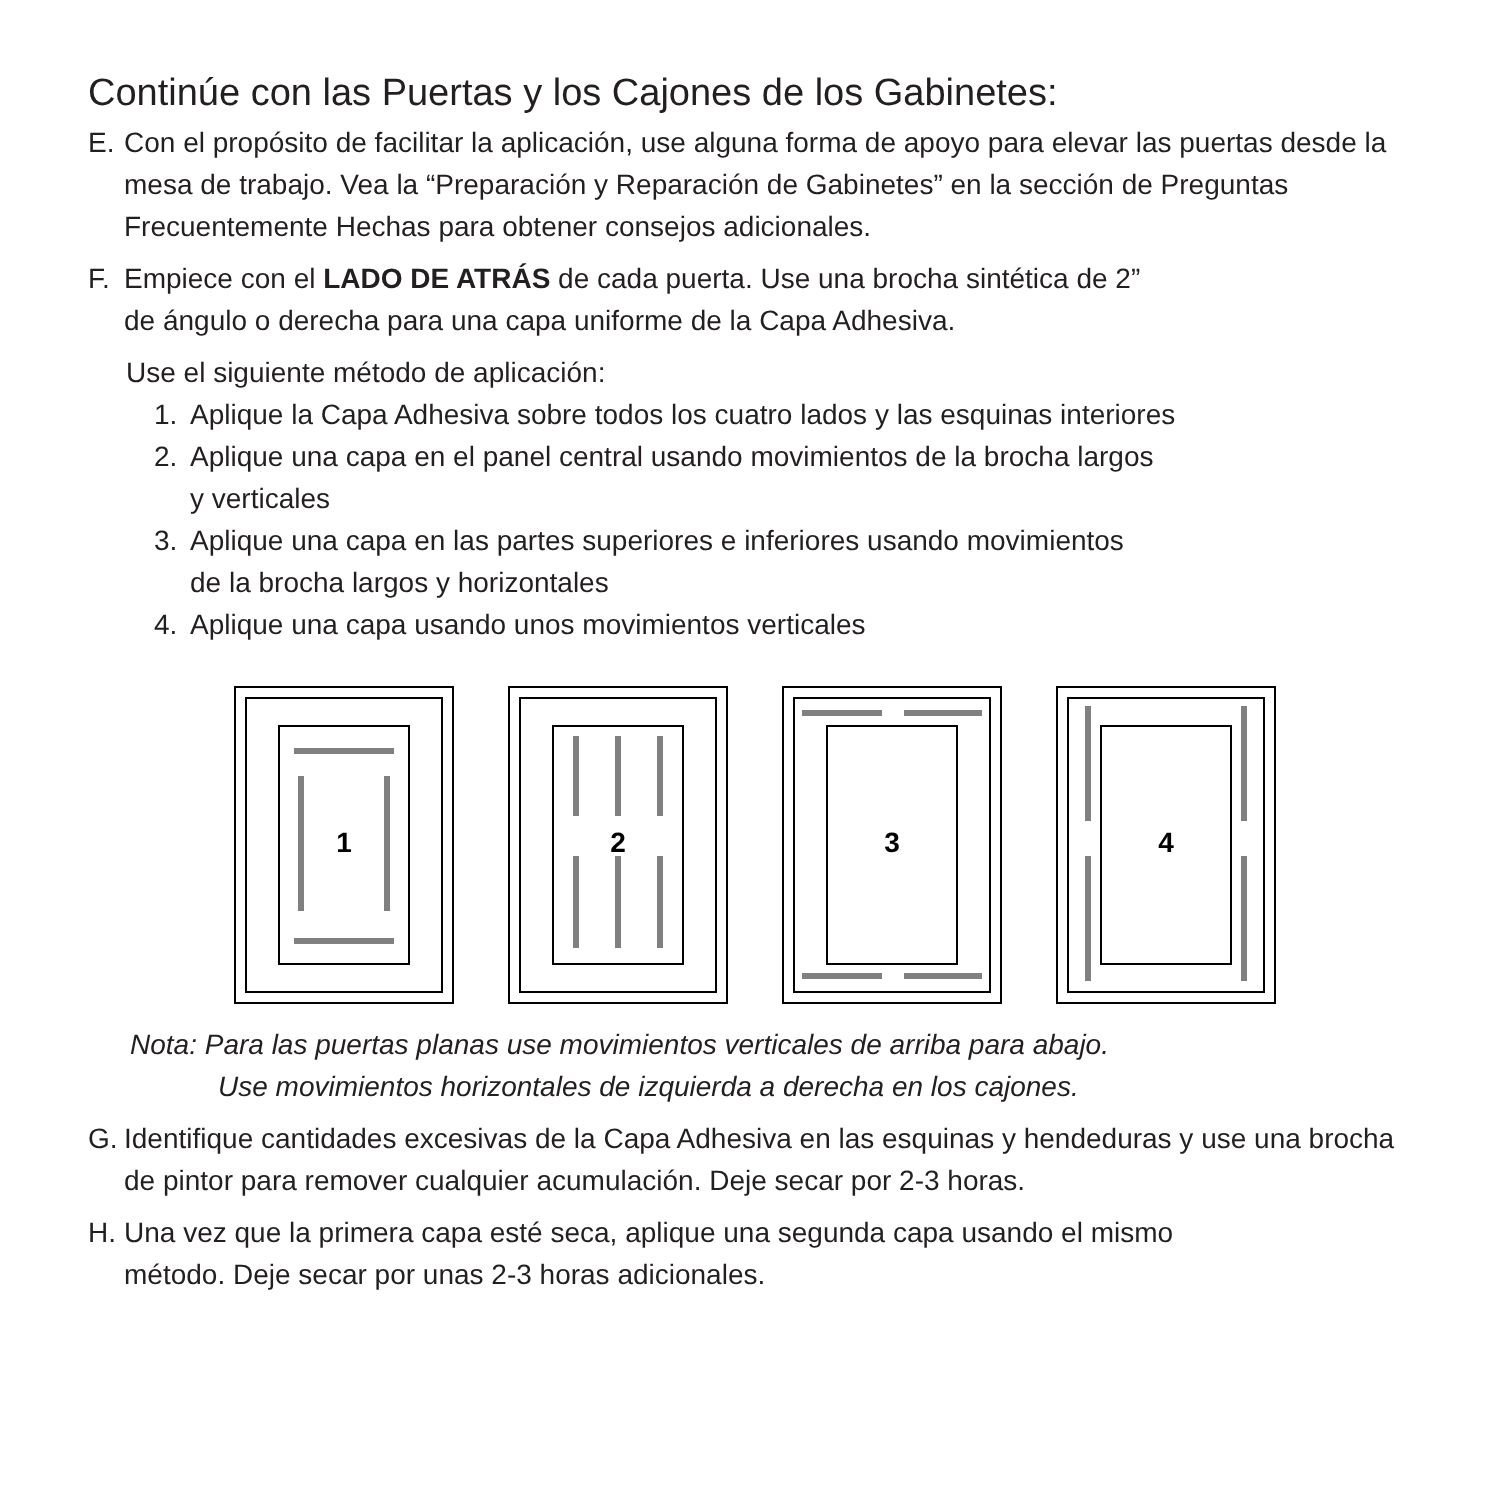Continúe con las Puertas y los Cajones de los Gabinetes:
E. Con el propósito de facilitar la aplicación, use alguna forma de apoyo para elevar las puertas desde la mesa de trabajo. Vea la “Preparación y Reparación de Gabinetes” en la sección de Preguntas Frecuentemente Hechas para obtener consejos adicionales.
F. Empiece con el LADO DE ATRÁS de cada puerta. Use una brocha sintética de 2”
de ángulo o derecha para una capa uniforme de la Capa Adhesiva.
Use el siguiente método de aplicación:
1. Aplique la Capa Adhesiva sobre todos los cuatro lados y las esquinas interiores
2. Aplique una capa en el panel central usando movimientos de la brocha largos
y verticales
3. Aplique una capa en las partes superiores e inferiores usando movimientos
de la brocha largos y horizontales
4. Aplique una capa usando unos movimientos verticales
1
2
3
4
Nota: Para las puertas planas use movimientos verticales de arriba para abajo.
Use movimientos horizontales de izquierda a derecha en los cajones.
G. Identifique cantidades excesivas de la Capa Adhesiva en las esquinas y hendeduras y use una brocha de pintor para remover cualquier acumulación. Deje secar por 2-3 horas.
H. Una vez que la primera capa esté seca, aplique una segunda capa usando el mismo
método. Deje secar por unas 2-3 horas adicionales.